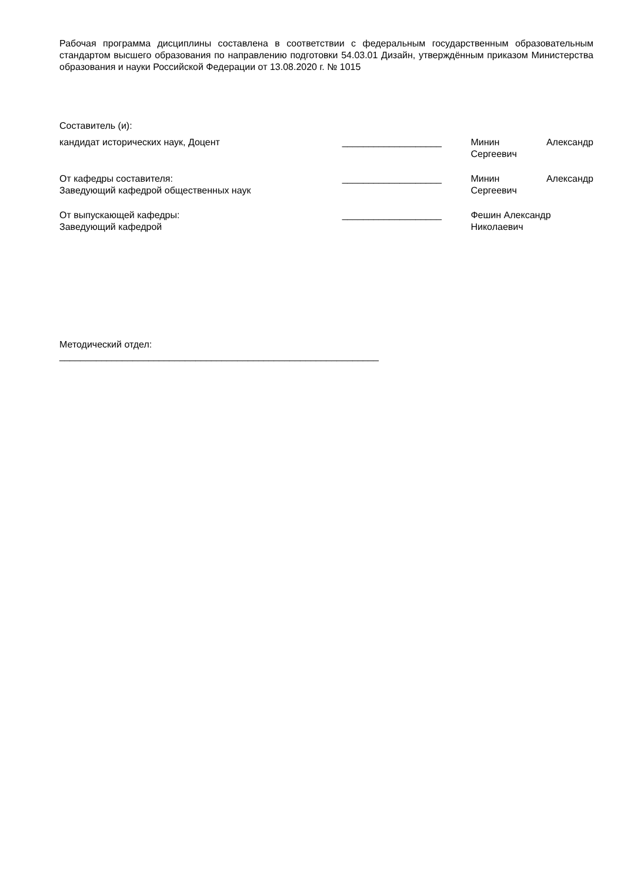Рабочая программа дисциплины составлена в соответствии с федеральным государственным образовательным стандартом высшего образования по направлению подготовки 54.03.01 Дизайн, утверждённым приказом Министерства образования и науки Российской Федерации от 13.08.2020 г. № 1015
Составитель (и):
кандидат исторических наук, Доцент ___________________ Минин Александр
Сергеевич
От кафедры составителя:
Заведующий кафедрой общественных наук
___________________ Минин Александр
Сергеевич
От выпускающей кафедры:
Заведующий кафедрой
___________________ Фешин Александр
Николаевич
Методический отдел:
_____________________________________________________________